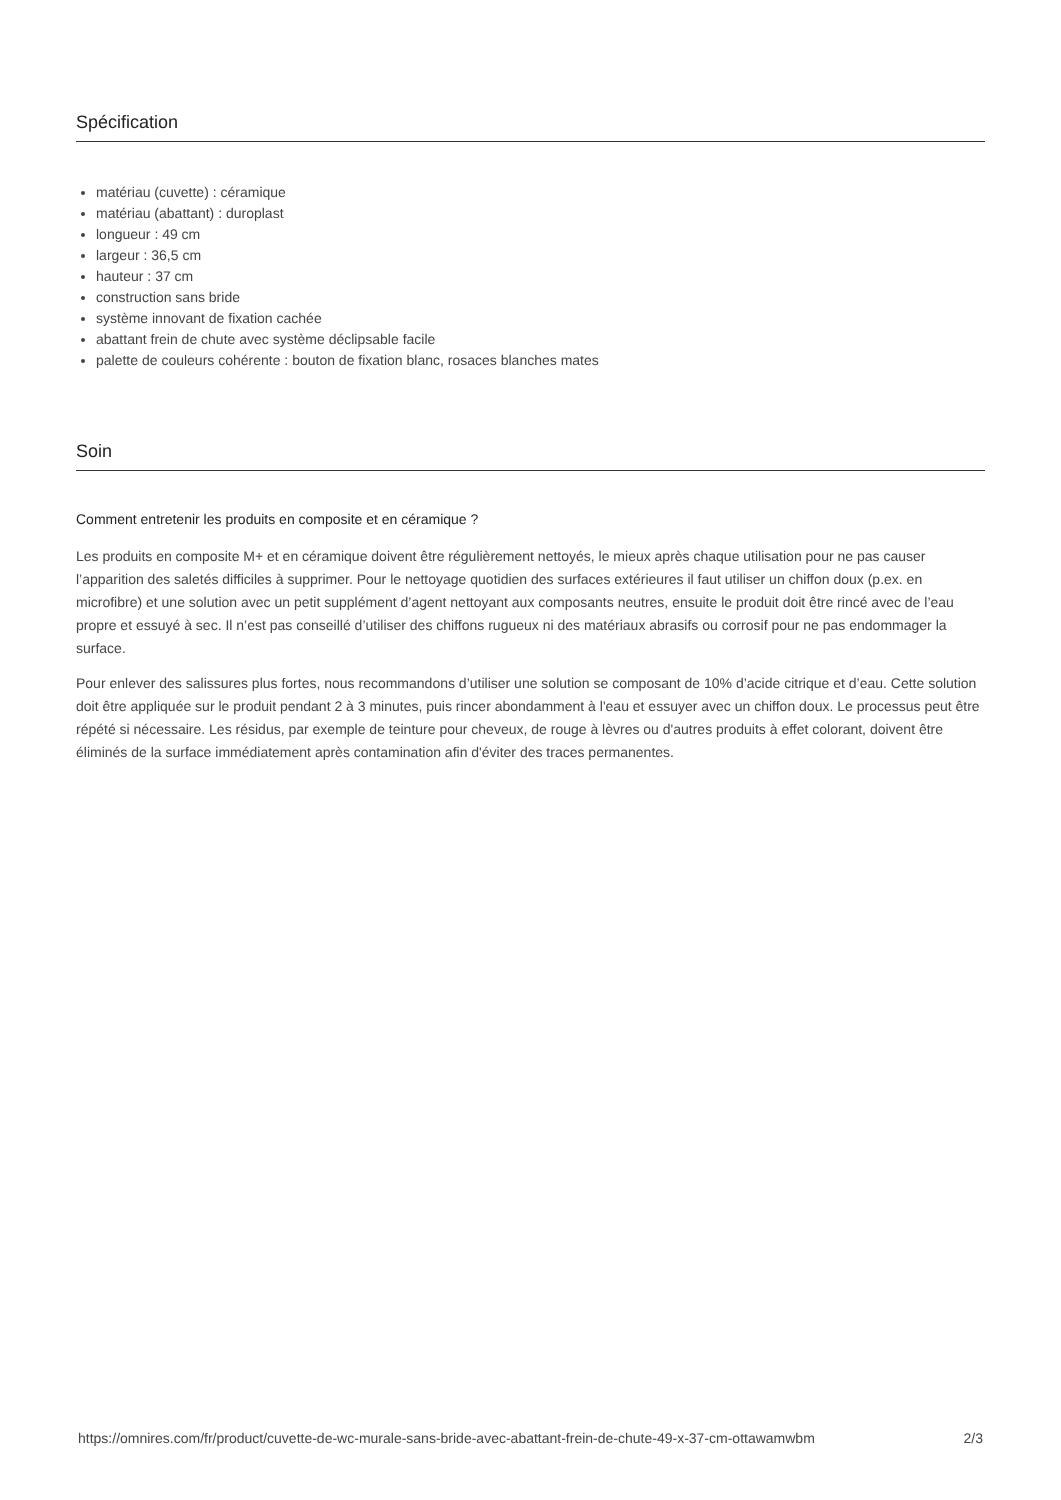Spécification
matériau (cuvette) : céramique
matériau (abattant) : duroplast
longueur : 49 cm
largeur : 36,5 cm
hauteur : 37 cm
construction sans bride
système innovant de fixation cachée
abattant frein de chute avec système déclipsable facile
palette de couleurs cohérente : bouton de fixation blanc, rosaces blanches mates
Soin
Comment entretenir les produits en composite et en céramique ?
Les produits en composite M+ et en céramique doivent être régulièrement nettoyés, le mieux après chaque utilisation pour ne pas causer l’apparition des saletés difficiles à supprimer. Pour le nettoyage quotidien des surfaces extérieures il faut utiliser un chiffon doux (p.ex. en microfibre) et une solution avec un petit supplément d’agent nettoyant aux composants neutres, ensuite le produit doit être rincé avec de l’eau propre et essuyé à sec. Il n’est pas conseillé d’utiliser des chiffons rugueux ni des matériaux abrasifs ou corrosif pour ne pas endommager la surface.
Pour enlever des salissures plus fortes, nous recommandons d’utiliser une solution se composant de 10% d’acide citrique et d’eau. Cette solution doit être appliquée sur le produit pendant 2 à 3 minutes, puis rincer abondamment à l'eau et essuyer avec un chiffon doux. Le processus peut être répété si nécessaire. Les résidus, par exemple de teinture pour cheveux, de rouge à lèvres ou d'autres produits à effet colorant, doivent être éliminés de la surface immédiatement après contamination afin d'éviter des traces permanentes.
https://omnires.com/fr/product/cuvette-de-wc-murale-sans-bride-avec-abattant-frein-de-chute-49-x-37-cm-ottawamwbm 2/3